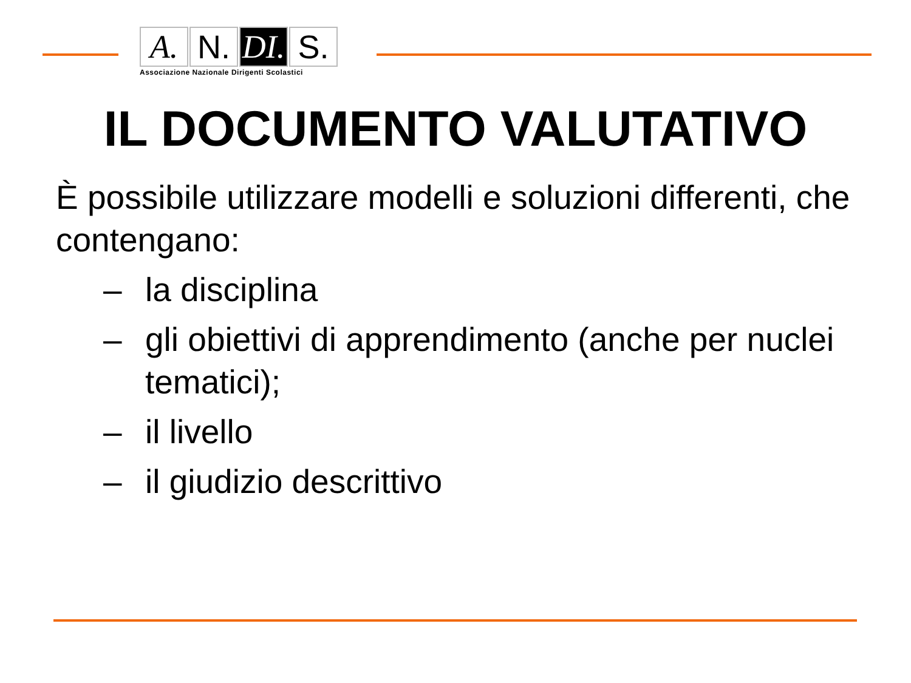A. N. DI.
S.
Associazione Nazionale Dirigenti Scolastici
IL DOCUMENTO VALUTATIVO
È possibile utilizzare modelli e soluzioni differenti, che contengano:
– la disciplina
– gli obiettivi di apprendimento (anche per nuclei tematici);
– il livello
– il giudizio descrittivo